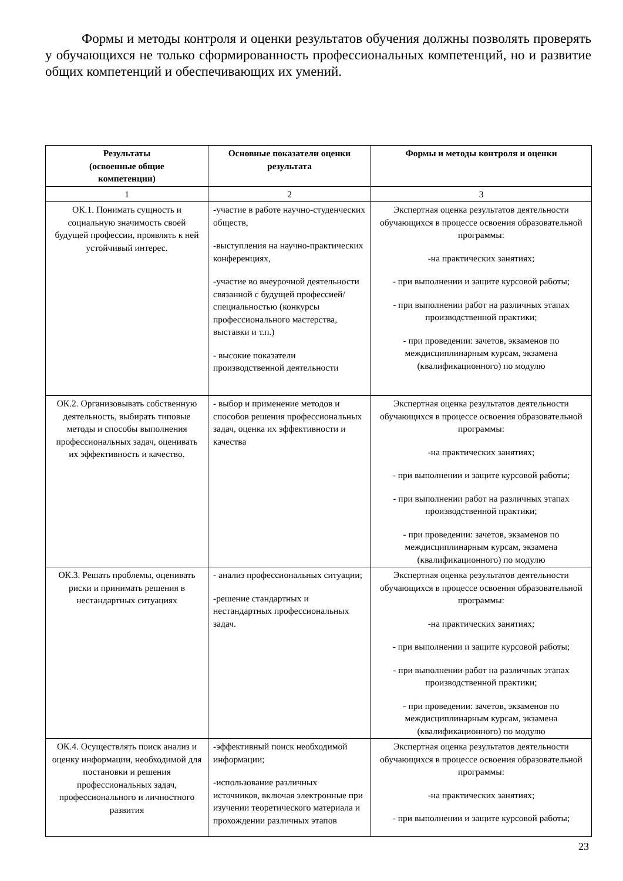Формы и методы контроля и оценки результатов обучения должны позволять проверять у обучающихся не только сформированность профессиональных компетенций, но и развитие общих компетенций и обеспечивающих их умений.
| Результаты (освоенные общие компетенции) | Основные показатели оценки результата | Формы и методы контроля и оценки |
| --- | --- | --- |
| 1 | 2 | 3 |
| ОК.1. Понимать сущность и социальную значимость своей будущей профессии, проявлять к ней устойчивый интерес. | -участие в работе научно-студенческих обществ, -выступления на научно-практических конференциях, -участие во внеурочной деятельности связанной с будущей профессией/специальностью (конкурсы профессионального мастерства, выставки и т.п.) - высокие показатели производственной деятельности | Экспертная оценка результатов деятельности обучающихся в процессе освоения образовательной программы: -на практических занятиях; - при выполнении и защите курсовой работы; - при выполнении работ на различных этапах производственной практики; - при проведении: зачетов, экзаменов по междисциплинарным курсам, экзамена (квалификационного) по модулю |
| ОК.2. Организовывать собственную деятельность, выбирать типовые методы и способы выполнения профессиональных задач, оценивать их эффективность и качество. | - выбор и применение методов и способов решения профессиональных задач, оценка их эффективности и качества | Экспертная оценка результатов деятельности обучающихся в процессе освоения образовательной программы: -на практических занятиях; - при выполнении и защите курсовой работы; - при выполнении работ на различных этапах производственной практики; - при проведении: зачетов, экзаменов по междисциплинарным курсам, экзамена (квалификационного) по модулю |
| ОК.3. Решать проблемы, оценивать риски и принимать решения в нестандартных ситуациях | - анализ профессиональных ситуации; -решение стандартных и нестандартных профессиональных задач. | Экспертная оценка результатов деятельности обучающихся в процессе освоения образовательной программы: -на практических занятиях; - при выполнении и защите курсовой работы; - при выполнении работ на различных этапах производственной практики; - при проведении: зачетов, экзаменов по междисциплинарным курсам, экзамена (квалификационного) по модулю |
| ОК.4. Осуществлять поиск анализ и оценку информации, необходимой для постановки и решения профессиональных задач, профессионального и личностного развития | -эффективный поиск необходимой информации; -использование различных источников, включая электронные при изучении теоретического материала и прохождении различных этапов | Экспертная оценка результатов деятельности обучающихся в процессе освоения образовательной программы: -на практических занятиях; - при выполнении и защите курсовой работы; |
23